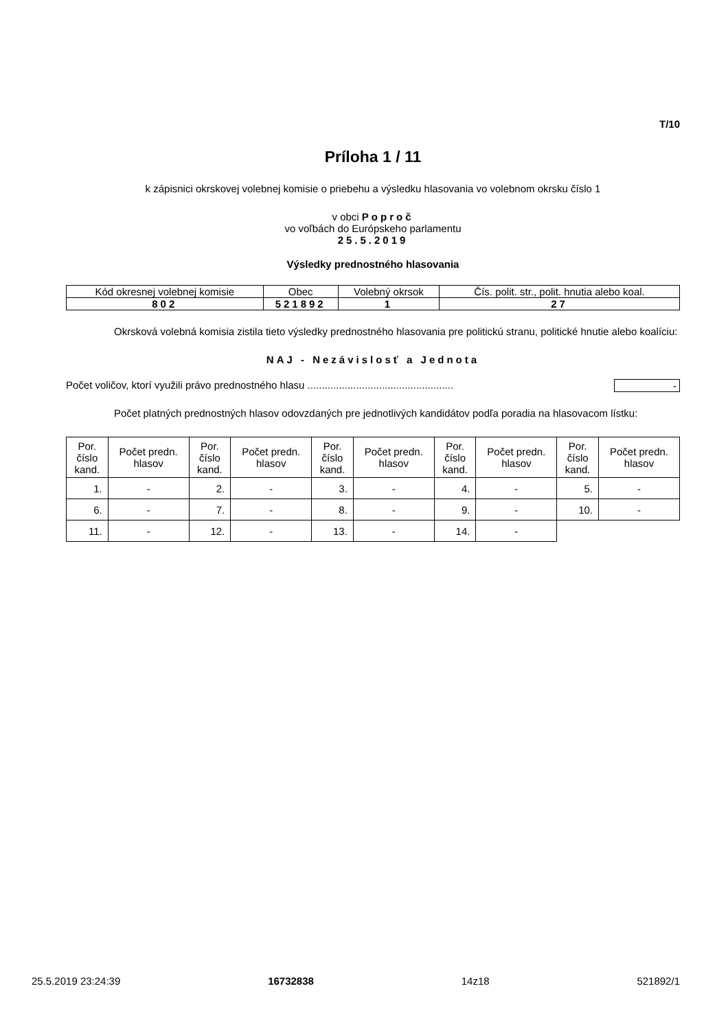T/10
Príloha 1 / 11
k zápisnici okrskovej volebnej komisie o priebehu a výsledku hlasovania vo volebnom okrsku číslo 1
v obci Poproč
vo voľbách do Európskeho parlamentu
25.5.2019
Výsledky prednostného hlasovania
| Kód okresnej volebnej komisie | Obec | Volebný okrsok | Čís. polit. str., polit. hnutia alebo koal. |
| --- | --- | --- | --- |
| 802 | 521892 | 1 | 27 |
Okrsková volebná komisia zistila tieto výsledky prednostného hlasovania pre politickú stranu, politické hnutie alebo koalíciu:
NAJ - Nezávislosť a Jednota
Počet voličov, ktorí využili právo prednostného hlasu ................................................... -
Počet platných prednostných hlasov odovzdaných pre jednotlivých kandidátov podľa poradia na hlasovacom lístku:
| Por. číslo kand. | Počet predn. hlasov | Por. číslo kand. | Počet predn. hlasov | Por. číslo kand. | Počet predn. hlasov | Por. číslo kand. | Počet predn. hlasov | Por. číslo kand. | Počet predn. hlasov |
| --- | --- | --- | --- | --- | --- | --- | --- | --- | --- |
| 1. | - | 2. | - | 3. | - | 4. | - | 5. | - |
| 6. | - | 7. | - | 8. | - | 9. | - | 10. | - |
| 11. | - | 12. | - | 13. | - | 14. | - | | |
25.5.2019 23:24:39 16732838 14z18 521892/1